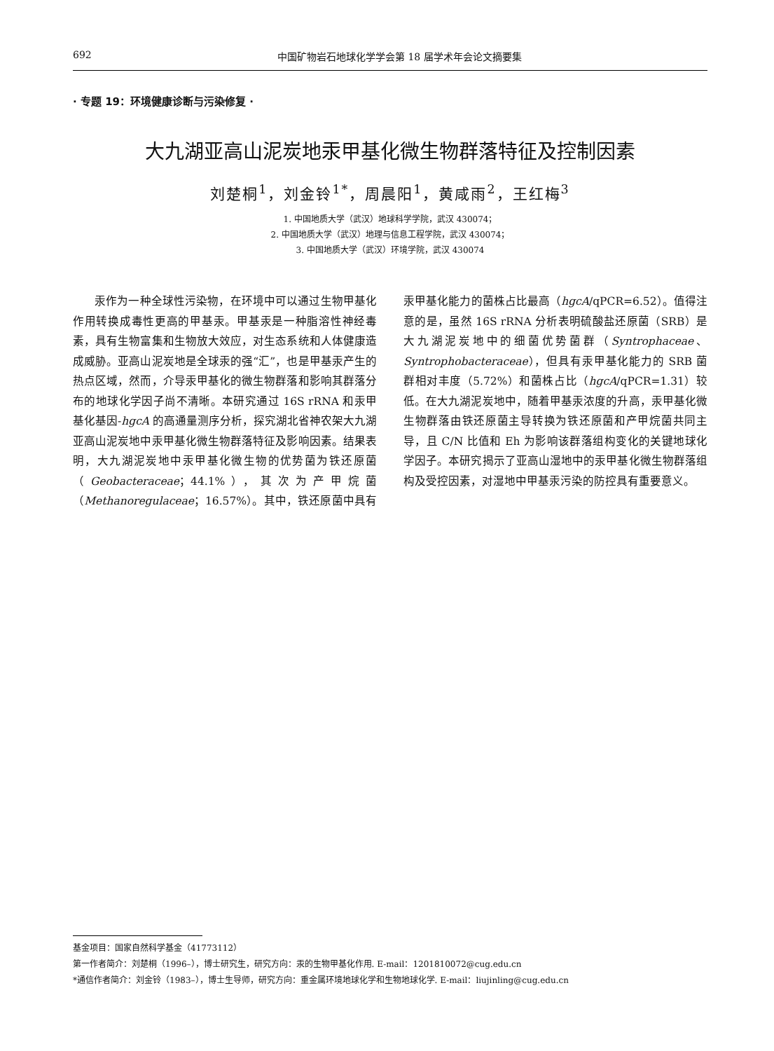692 中国矿物岩石地球化学学会第 18 届学术年会论文摘要集
· 专题 19：环境健康诊断与污染修复 ·
大九湖亚高山泥炭地汞甲基化微生物群落特征及控制因素
刘楚桐<sup>1</sup>，刘金铃<sup>1*</sup>，周晨阳<sup>1</sup>，黄咸雨<sup>2</sup>，王红梅<sup>3</sup>
1. 中国地质大学（武汉）地球科学学院，武汉 430074；
2. 中国地质大学（武汉）地理与信息工程学院，武汉 430074；
3. 中国地质大学（武汉）环境学院，武汉 430074
汞作为一种全球性污染物，在环境中可以通过生物甲基化作用转换成毒性更高的甲基汞。甲基汞是一种脂溶性神经毒素，具有生物富集和生物放大效应，对生态系统和人体健康造成威胁。亚高山泥炭地是全球汞的强“汇”，也是甲基汞产生的热点区域，然而，介导汞甲基化的微生物群落和影响其群落分布的地球化学因子尚不清晰。本研究通过 16S rRNA 和汞甲基化基因-hgcA 的高通量测序分析，探究湖北省神农架大九湖亚高山泥炭地中汞甲基化微生物群落特征及影响因素。结果表明，大九湖泥炭地中汞甲基化微生物的优势菌为铁还原菌（Geobacteraceae；44.1%），其次为产甲烷菌（Methanoregulaceae；16.57%）。其中，铁还原菌中具有汞甲基化能力的菌株占比最高（hgcA/qPCR=6.52）。值得注意的是，虽然 16S rRNA 分析表明硫酸盐还原菌（SRB）是大九湖泥炭地中的细菌优势菌群（Syntrophaceae、Syntrophobacteraceae），但具有汞甲基化能力的 SRB 菌群相对丰度（5.72%）和菌株占比（hgcA/qPCR=1.31）较低。在大九湖泥炭地中，随着甲基汞浓度的升高，汞甲基化微生物群落由铁还原菌主导转换为铁还原菌和产甲烷菌共同主导，且 C/N 比值和 Eh 为影响该群落组构变化的关键地球化学因子。本研究揭示了亚高山湿地中的汞甲基化微生物群落组构及受控因素，对湿地中甲基汞污染的防控具有重要意义。
基金项目：国家自然科学基金（41773112）
第一作者简介：刘楚桐（1996–），博士研究生，研究方向：汞的生物甲基化作用. E-mail：1201810072@cug.edu.cn
*通信作者简介：刘金铃（1983–），博士生导师，研究方向：重金属环境地球化学和生物地球化学. E-mail：liujinling@cug.edu.cn